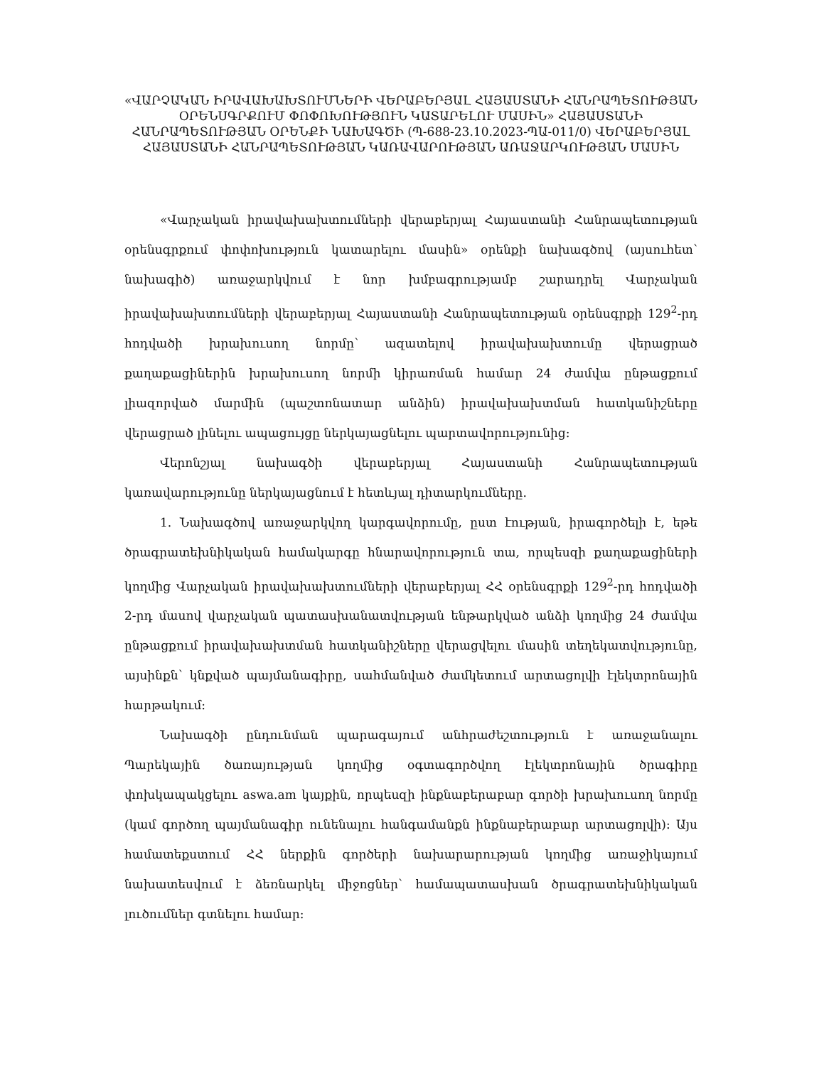«ՎԱՐՉԱԿԱՆ ԻՐԱՎԱԽԱԽՏՈՒՄՆԵՐԻ ՎԵՐԱԲԵՐՅԱԼ ՀԱՅԱՍՏԱՆԻ ՀԱՆՐԱՊԵՏՈՒԹՅԱՆ ՕՐԵՆՍԳՐՔՈՒՄ ՓՈՓՈԽՈՒԹՅՈՒՆ ԿԱՏԱՐԵԼՈՒ ՄԱՍԻՆ» ՀԱՅԱՍՏԱՆԻ ՀԱՆՐԱՊԵՏՈՒԹՅԱՆ ՕՐԵՆՔԻ ՆԱԽԱԳԾԻ (Պ-688-23.10.2023-ՊԱ-011/0) ՎԵՐԱԲԵՐՅԱԼ ՀԱՅԱՍՏԱՆԻ ՀԱՆՐԱՊԵՏՈՒԹՅԱՆ ԿԱՌԱՎԱՐՈՒԹՅԱՆ ԱՌԱՋԱՐԿՈՒԹՅԱՆ ՄԱՍԻՆ
«Վարչական իրավախախտումների վերաբերյալ Հայաստանի Հանրապետության օրենսգրքում փոփոխություն կատարելու մասին» օրենքի նախագծով (այսուհետ՝ նախագիծ) առաջարկվում է նոր խմբագրությամբ շարադրել Վարչական իրավախախտումների վերաբերյալ Հայաստանի Հանրապետության օրենսգրքի 129<sup>2</sup>-րդ հոդվածի խրախուսող նորմը՝ ազատելով իրավախախտումը վերացրած քաղաքացիներին խրախուսող նորմի կիրառման համար 24 ժամվա ընթացքում լիազորված մարմին (պաշտոնատար անձին) իրավախախտման հատկանիշները վերացրած լինելու ապացույցը ներկայացնելու պարտավորությունից:
Վերոնշյալ նախագծի վերաբերյալ Հայաստանի Հանրապետության կառավարությունը ներկայացնում է հետևյալ դիտարկումները.
1. Նախագծով առաջարկվող կարգավորումը, ըստ էության, իրագործելի է, եթե ծրագրատեխնիկական համակարգը հնարավորություն տա, որպեսզի քաղաքացիների կողմից Վարչական իրավախախտումների վերաբերյալ ՀՀ օրենսգրքի 129<sup>2</sup>-րդ հոդվածի 2-րդ մասով վարչական պատասխանատվության ենթարկված անձի կողմից 24 ժամվա ընթացքում իրավախախտման հատկանիշները վերացվելու մասին տեղեկատվությունը, այսինքն՝ կնքված պայմանագիրը, սահմանված ժամկետում արտացոլվի էլեկտրոնային հարթակում:
Նախագծի ընդունման պարագայում անհրաժեշտություն է առաջանալու Պարեկային ծառայության կողմից օգտագործվող էլեկտրոնային ծրագիրը փոխկապակցելու aswa.am կայքին, որպեսզի ինքնաբերաբար գործի խրախուսող նորմը (կամ գործող պայմանագիր ունենալու հանգամանքն ինքնաբերաբար արտացոլվի): Այս համատեքստում ՀՀ ներքին գործերի նախարարության կողմից առաջիկայում նախատեսվում է ձեռնարկել միջոցներ՝ համապատասխան ծրագրատեխնիկական լուծումներ գտնելու համար: